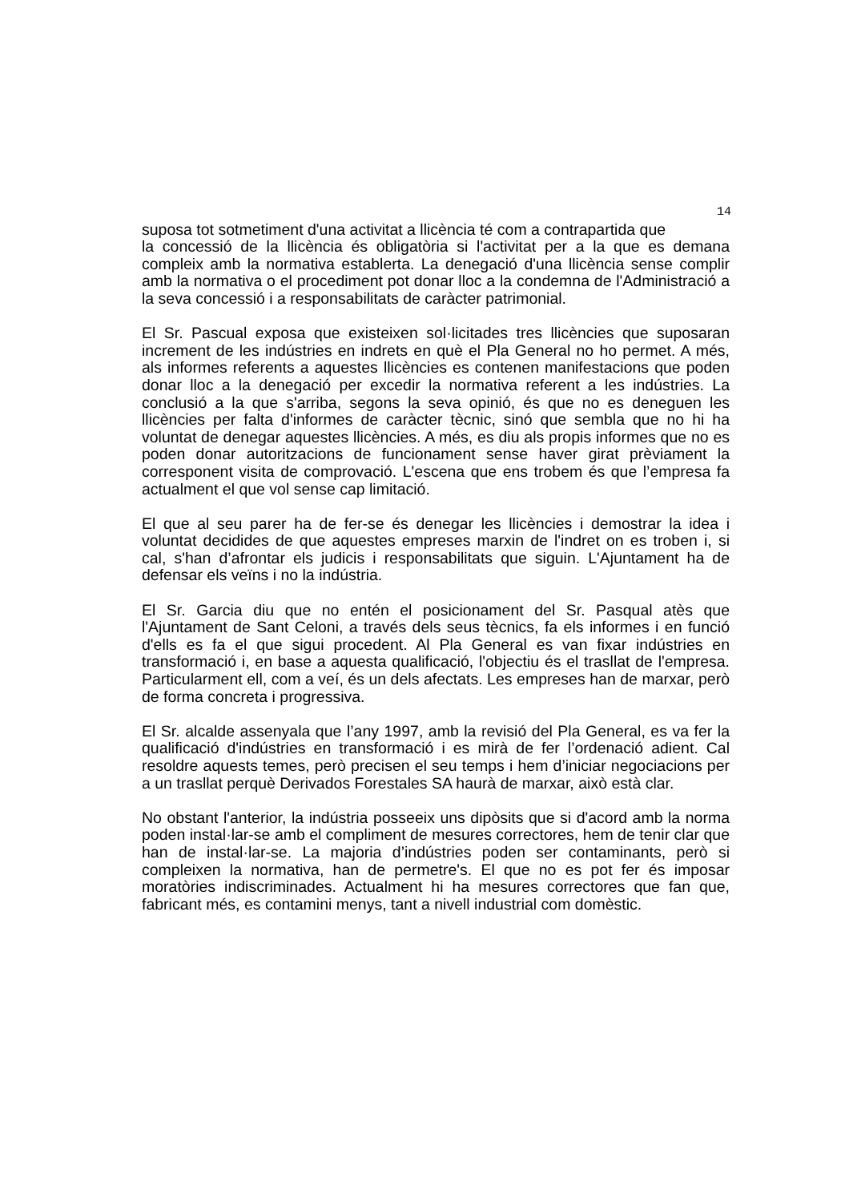14
suposa tot sotmetiment d'una activitat a llicència té com a contrapartida que
la concessió de la llicència és obligatòria si l'activitat per a la que es demana compleix amb la normativa establerta. La denegació d'una llicència sense complir amb la normativa o el procediment pot donar lloc a la condemna de l'Administració a la seva concessió i a responsabilitats de caràcter patrimonial.
El Sr. Pascual exposa que existeixen sol·licitades tres llicències que suposaran increment de les indústries en indrets en què el Pla General no ho permet. A més, als informes referents a aquestes llicències es contenen manifestacions que poden donar lloc a la denegació per excedir la normativa referent a les indústries. La conclusió a la que s'arriba, segons la seva opinió, és que no es deneguen les llicències per falta d'informes de caràcter tècnic, sinó que sembla que no hi ha voluntat de denegar aquestes llicències. A més, es diu als propis informes que no es poden donar autoritzacions de funcionament sense haver girat prèviament la corresponent visita de comprovació. L'escena que ens trobem és que l’empresa fa actualment el que vol sense cap limitació.
El que al seu parer ha de fer-se és denegar les llicències i demostrar la idea i voluntat decidides de que aquestes empreses marxin de l'indret on es troben i, si cal, s'han d’afrontar els judicis i responsabilitats que siguin. L'Ajuntament ha de defensar els veïns i no la indústria.
El Sr. Garcia diu que no entén el posicionament del Sr. Pasqual atès que l'Ajuntament de Sant Celoni, a través dels seus tècnics, fa els informes i en funció d'ells es fa el que sigui procedent. Al Pla General es van fixar indústries en transformació i, en base a aquesta qualificació, l'objectiu és el trasllat de l'empresa. Particularment ell, com a veí, és un dels afectats. Les empreses han de marxar, però de forma concreta i progressiva.
El Sr. alcalde assenyala que l’any 1997, amb la revisió del Pla General, es va fer la qualificació d'indústries en transformació i es mirà de fer l’ordenació adient. Cal resoldre aquests temes, però precisen el seu temps i hem d’iniciar negociacions per a un trasllat perquè Derivados Forestales SA haurà de marxar, això està clar.
No obstant l'anterior, la indústria posseeix uns dipòsits que si d'acord amb la norma poden instal·lar-se amb el compliment de mesures correctores, hem de tenir clar que han de instal·lar-se. La majoria d’indústries poden ser contaminants, però si compleixen la normativa, han de permetre's. El que no es pot fer és imposar moratòries indiscriminades. Actualment hi ha mesures correctores que fan que, fabricant més, es contamini menys, tant a nivell industrial com domèstic.